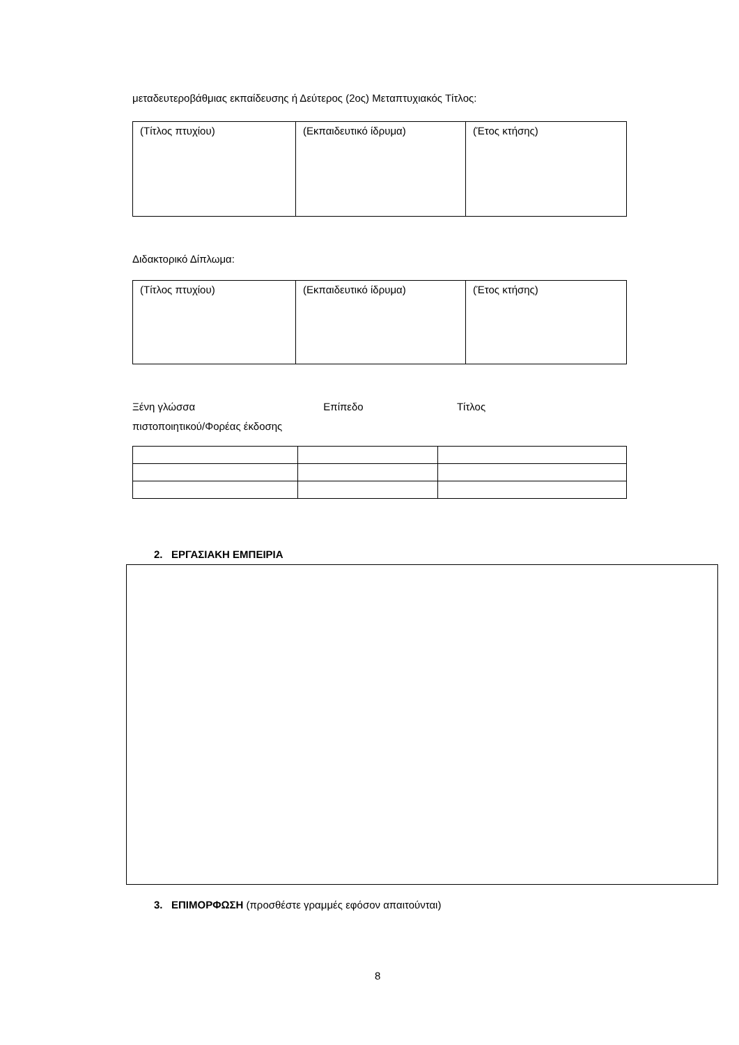μεταδευτεροβάθμιας εκπαίδευσης ή Δεύτερος (2ος) Μεταπτυχιακός Τίτλος:
| (Τίτλος πτυχίου) | (Εκπαιδευτικό ίδρυμα) | (Έτος κτήσης) |
Διδακτορικό Δίπλωμα:
| (Τίτλος πτυχίου) | (Εκπαιδευτικό ίδρυμα) | (Έτος κτήσης) |
Ξένη γλώσσα Επίπεδο Τίτλος
πιστοποιητικού/Φορέας έκδοσης
2. ΕΡΓΑΣΙΑΚΗ ΕΜΠΕΙΡΙΑ
3. ΕΠΙΜΟΡΦΩΣΗ (προσθέστε γραμμές εφόσον απαιτούνται)
8